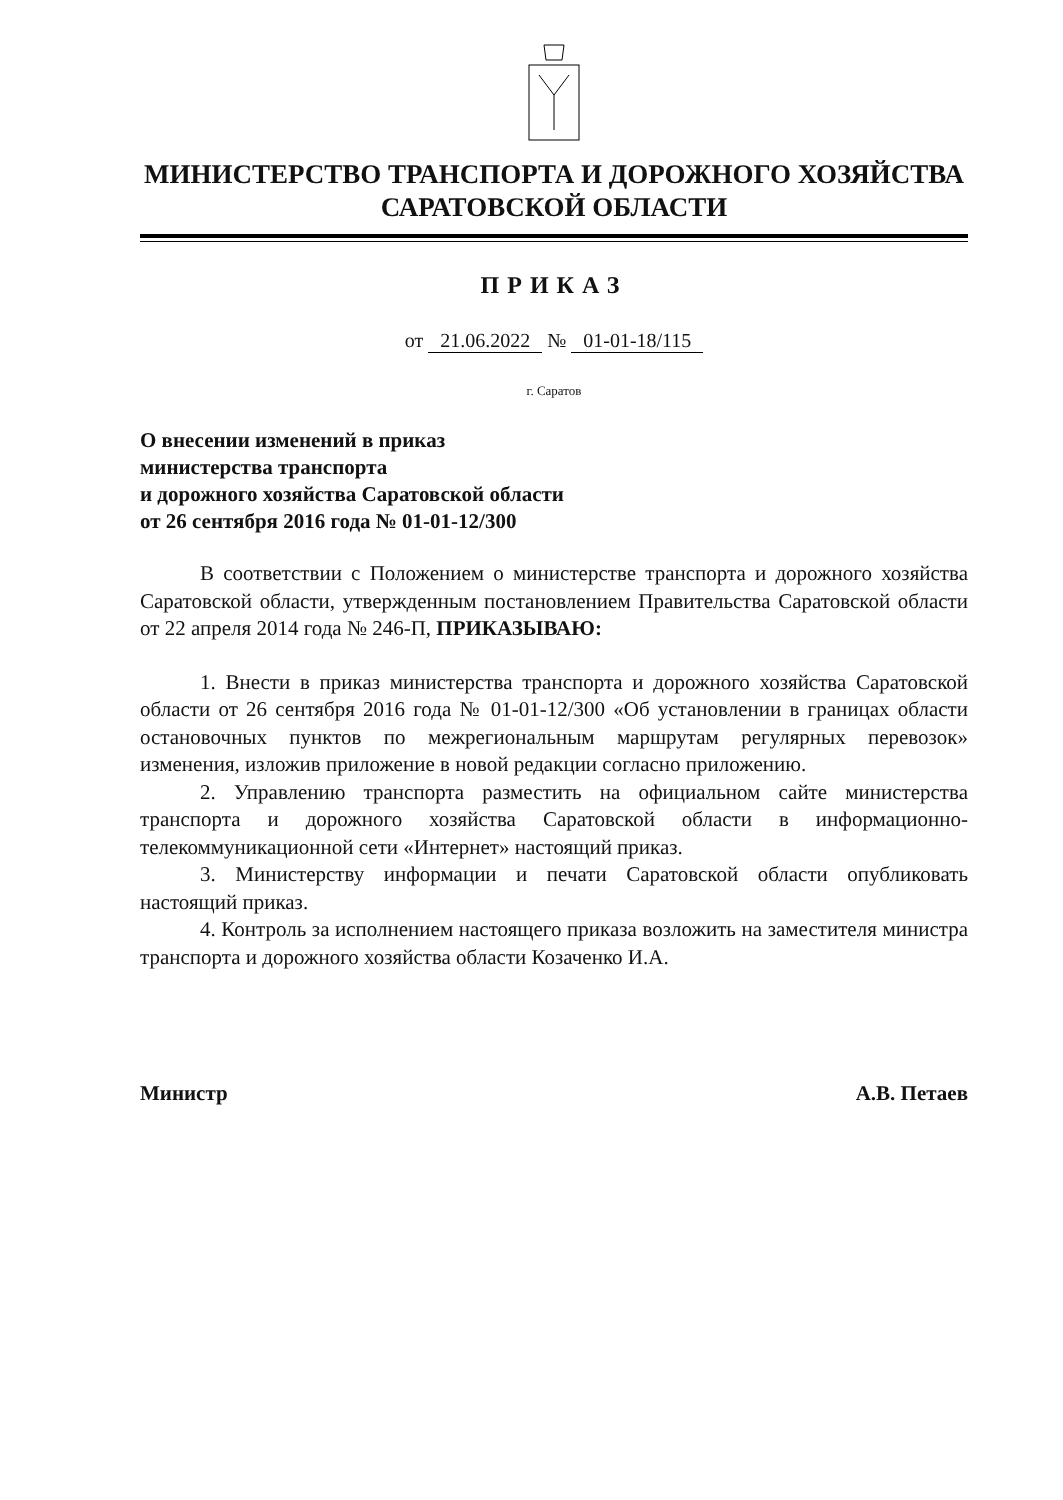МИНИСТЕРСТВО ТРАНСПОРТА И ДОРОЖНОГО ХОЗЯЙСТВА
САРАТОВСКОЙ ОБЛАСТИ
ПРИКАЗ
от 21.06.2022 № 01-01-18/115
г. Саратов
О внесении изменений в приказ
министерства транспорта
и дорожного хозяйства Саратовской области
от 26 сентября 2016 года № 01-01-12/300
В соответствии с Положением о министерстве транспорта и дорожного хозяйства Саратовской области, утвержденным постановлением Правительства Саратовской области от 22 апреля 2014 года № 246-П, ПРИКАЗЫВАЮ:
1. Внести в приказ министерства транспорта и дорожного хозяйства Саратовской области от 26 сентября 2016 года № 01-01-12/300 «Об установлении в границах области остановочных пунктов по межрегиональным маршрутам регулярных перевозок» изменения, изложив приложение в новой редакции согласно приложению.
2. Управлению транспорта разместить на официальном сайте министерства транспорта и дорожного хозяйства Саратовской области в информационно-телекоммуникационной сети «Интернет» настоящий приказ.
3. Министерству информации и печати Саратовской области опубликовать настоящий приказ.
4. Контроль за исполнением настоящего приказа возложить на заместителя министра транспорта и дорожного хозяйства области Козаченко И.А.
Министр А.В. Петаев